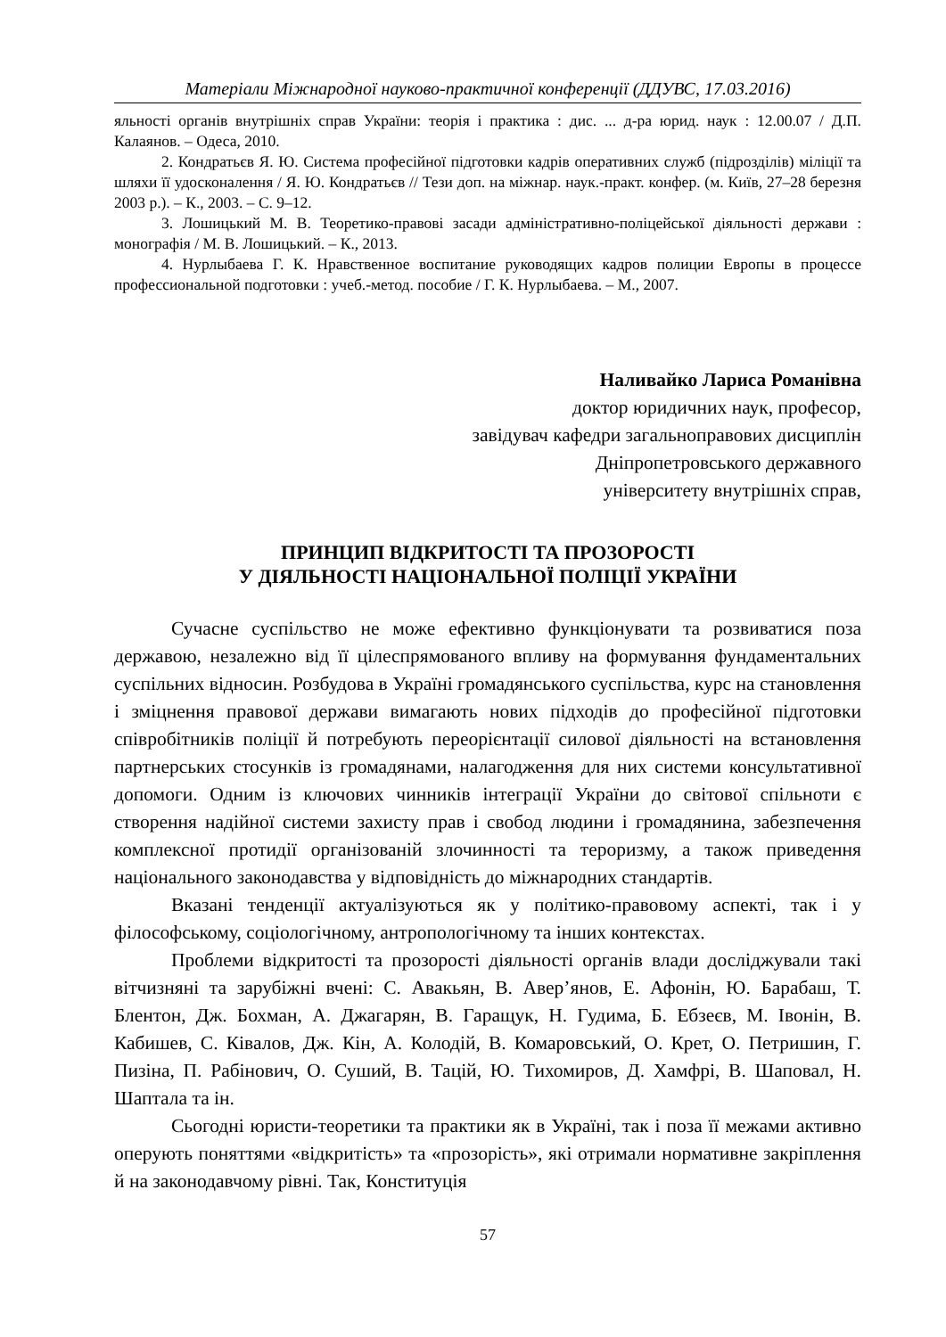Матеріали Міжнародної науково-практичної конференції (ДДУВС, 17.03.2016)
яльності органів внутрішніх справ України: теорія і практика : дис. ... д-ра юрид. наук : 12.00.07 / Д.П. Калаянов. – Одеса, 2010.
2. Кондратьєв Я. Ю. Система професійної підготовки кадрів оперативних служб (підрозділів) міліції та шляхи її удосконалення / Я. Ю. Кондратьєв // Тези доп. на міжнар. наук.-практ. конфер. (м. Київ, 27–28 березня 2003 р.). – К., 2003. – С. 9–12.
3. Лошицький М. В. Теоретико-правові засади адміністративно-поліцейської діяльності держави : монографія / М. В. Лошицький. – К., 2013.
4. Нурлыбаева Г. К. Нравственное воспитание руководящих кадров полиции Европы в процессе профессиональной подготовки : учеб.-метод. пособие / Г. К. Нурлыбаева. – М., 2007.
Наливайко Лариса Романівна
доктор юридичних наук, професор,
завідувач кафедри загальноправових дисциплін
Дніпропетровського державного
університету внутрішніх справ,
ПРИНЦИП ВІДКРИТОСТІ ТА ПРОЗОРОСТІ
У ДІЯЛЬНОСТІ НАЦІОНАЛЬНОЇ ПОЛІЦІЇ УКРАЇНИ
Сучасне суспільство не може ефективно функціонувати та розвиватися поза державою, незалежно від її цілеспрямованого впливу на формування фундаментальних суспільних відносин. Розбудова в Україні громадянського суспільства, курс на становлення і зміцнення правової держави вимагають нових підходів до професійної підготовки співробітників поліції й потребують переорієнтації силової діяльності на встановлення партнерських стосунків із громадянами, налагодження для них системи консультативної допомоги. Одним із ключових чинників інтеграції України до світової спільноти є створення надійної системи захисту прав і свобод людини і громадянина, забезпечення комплексної протидії організованій злочинності та тероризму, а також приведення національного законодавства у відповідність до міжнародних стандартів.
Вказані тенденції актуалізуються як у політико-правовому аспекті, так і у філософському, соціологічному, антропологічному та інших контекстах.
Проблеми відкритості та прозорості діяльності органів влади досліджували такі вітчизняні та зарубіжні вчені: С. Авакьян, В. Авер’янов, Е. Афонін, Ю. Барабаш, Т. Блентон, Дж. Бохман, А. Джагарян, В. Гаращук, Н. Гудима, Б. Ебзеєв, М. Івонін, В. Кабишев, С. Ківалов, Дж. Кін, А. Колодій, В. Комаровський, О. Крет, О. Петришин, Г. Пизіна, П. Рабінович, О. Суший, В. Тацій, Ю. Тихомиров, Д. Хамфрі, В. Шаповал, Н. Шаптала та ін.
Сьогодні юристи-теоретики та практики як в Україні, так і поза її межами активно оперують поняттями «відкритість» та «прозорість», які отримали нормативне закріплення й на законодавчому рівні. Так, Конституція
57